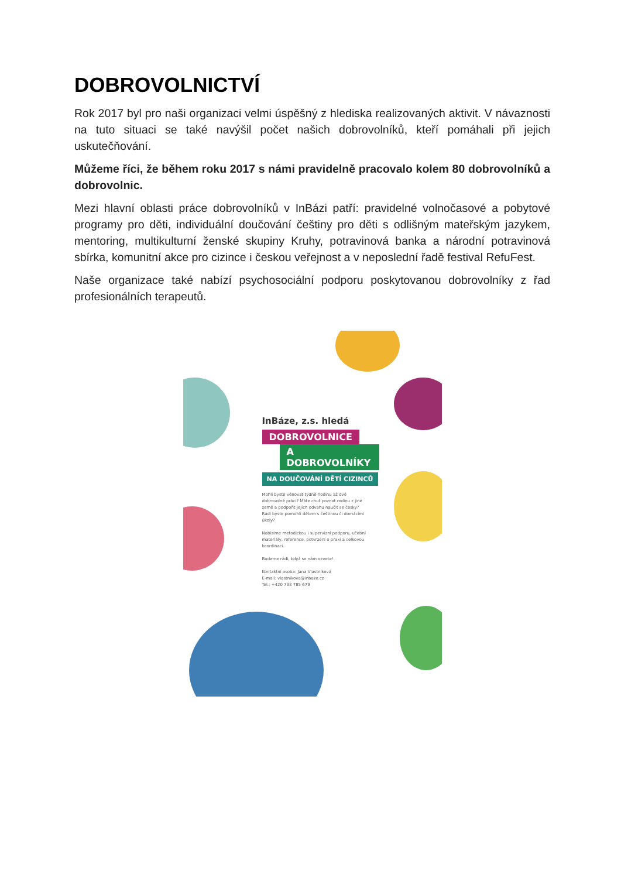DOBROVOLNICTVÍ
Rok 2017 byl pro naši organizaci velmi úspěšný z hlediska realizovaných aktivit. V návaznosti na tuto situaci se také navýšil počet našich dobrovolníků, kteří pomáhali při jejich uskutečňování.
Můžeme říci, že během roku 2017 s námi pravidelně pracovalo kolem 80 dobrovolníků a dobrovolnic.
Mezi hlavní oblasti práce dobrovolníků v InBázi patří: pravidelné volnočasové a pobytové programy pro děti, individuální doučování češtiny pro děti s odlišným mateřským jazykem, mentoring, multikulturní ženské skupiny Kruhy, potravinová banka a národní potravinová sbírka, komunitní akce pro cizince i českou veřejnost a v neposlední řadě festival RefuFest.
Naše organizace také nabízí psychosociální podporu poskytovanou dobrovolníky z řad profesionálních terapeutů.
InBáze, z.s. hledá
DOBROVOLNICE
A DOBROVOLNÍKY
NA DOUČOVÁNÍ DĚTÍ CIZINCŮ
Mohli byste věnovat týdně hodinu až dvě dobrovolné práci? Máte chuť poznat rodinu z jiné země a podpořit jejich odvahu naučit se česky? Rádi byste pomohli dětem s češtinou či domácími úkoly?
Nabízíme metodickou i supervizní podporu, učební materiály, reference, potvrzení o praxi a celkovou koordinaci.
Budeme rádi, když se nám ozvete!
Kontaktní osoba: Jana Vlastníková
E-mail: vlastnikova@inbaze.cz
Tel.: +420 733 785 679